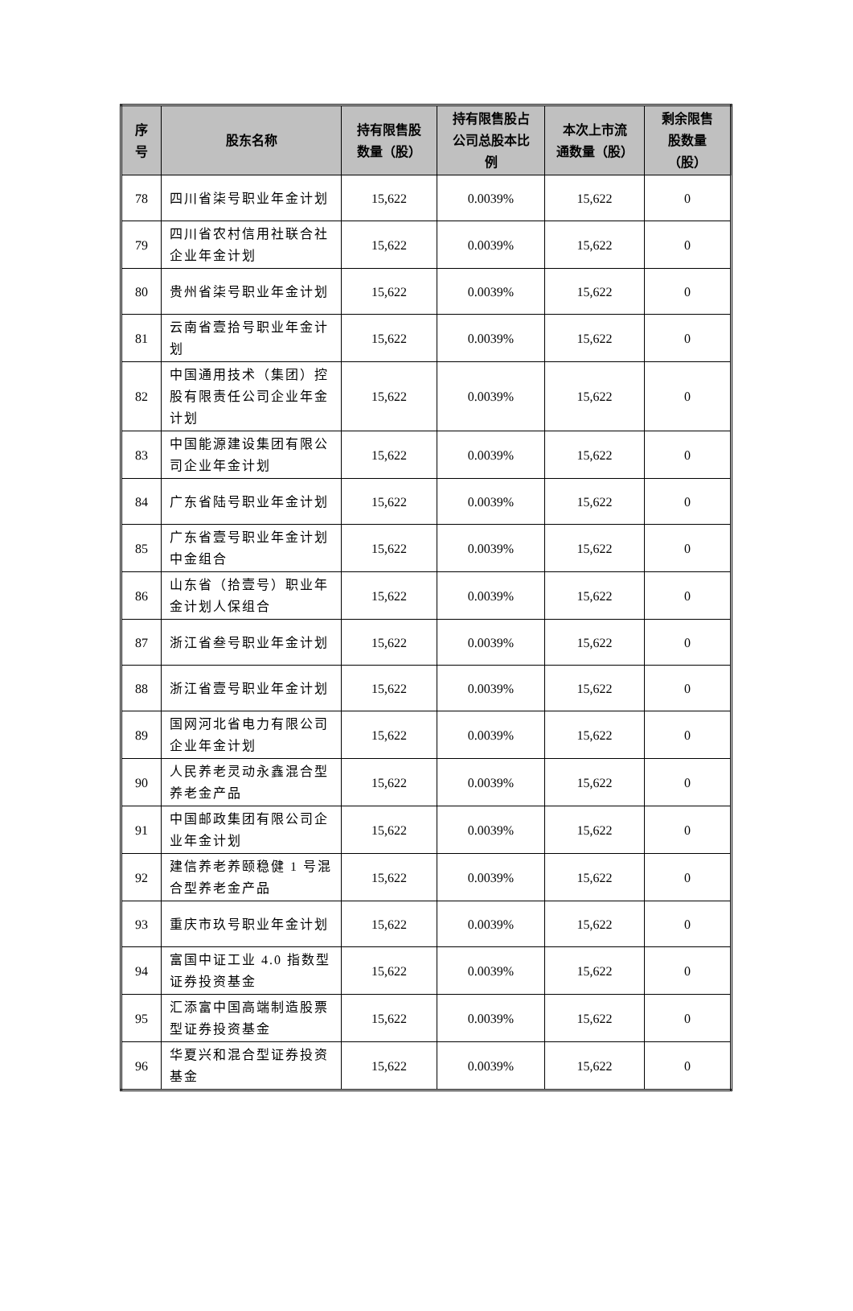| 序 号 | 股东名称 | 持有限售股 数量（股） | 持有限售股占 公司总股本比 例 | 本次上市流 通数量（股） | 剩余限售 股数量 （股） |
| --- | --- | --- | --- | --- | --- |
| 78 | 四川省柒号职业年金计划 | 15,622 | 0.0039% | 15,622 | 0 |
| 79 | 四川省农村信用社联合社企业年金计划 | 15,622 | 0.0039% | 15,622 | 0 |
| 80 | 贵州省柒号职业年金计划 | 15,622 | 0.0039% | 15,622 | 0 |
| 81 | 云南省壹拾号职业年金计划 | 15,622 | 0.0039% | 15,622 | 0 |
| 82 | 中国通用技术（集团）控股有限责任公司企业年金计划 | 15,622 | 0.0039% | 15,622 | 0 |
| 83 | 中国能源建设集团有限公司企业年金计划 | 15,622 | 0.0039% | 15,622 | 0 |
| 84 | 广东省陆号职业年金计划 | 15,622 | 0.0039% | 15,622 | 0 |
| 85 | 广东省壹号职业年金计划中金组合 | 15,622 | 0.0039% | 15,622 | 0 |
| 86 | 山东省（拾壹号）职业年金计划人保组合 | 15,622 | 0.0039% | 15,622 | 0 |
| 87 | 浙江省叁号职业年金计划 | 15,622 | 0.0039% | 15,622 | 0 |
| 88 | 浙江省壹号职业年金计划 | 15,622 | 0.0039% | 15,622 | 0 |
| 89 | 国网河北省电力有限公司企业年金计划 | 15,622 | 0.0039% | 15,622 | 0 |
| 90 | 人民养老灵动永鑫混合型养老金产品 | 15,622 | 0.0039% | 15,622 | 0 |
| 91 | 中国邮政集团有限公司企业年金计划 | 15,622 | 0.0039% | 15,622 | 0 |
| 92 | 建信养老养颐稳健 1 号混合型养老金产品 | 15,622 | 0.0039% | 15,622 | 0 |
| 93 | 重庆市玖号职业年金计划 | 15,622 | 0.0039% | 15,622 | 0 |
| 94 | 富国中证工业 4.0 指数型证券投资基金 | 15,622 | 0.0039% | 15,622 | 0 |
| 95 | 汇添富中国高端制造股票型证券投资基金 | 15,622 | 0.0039% | 15,622 | 0 |
| 96 | 华夏兴和混合型证券投资基金 | 15,622 | 0.0039% | 15,622 | 0 |